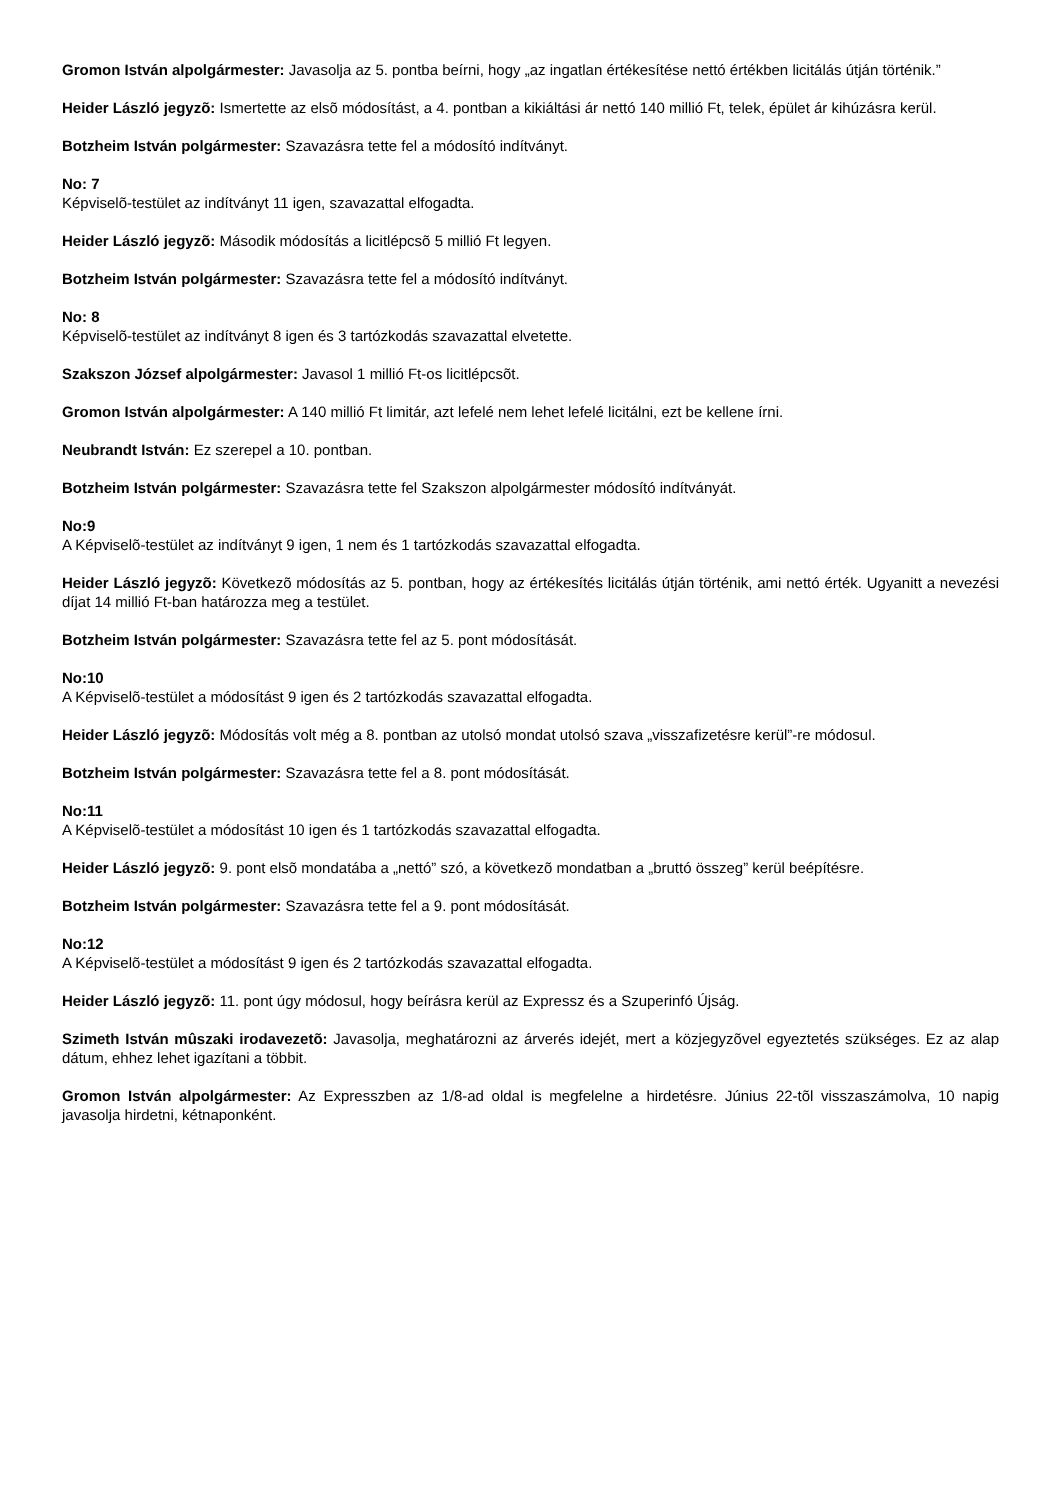Gromon István alpolgármester: Javasolja az 5. pontba beírni, hogy „az ingatlan értékesítése nettó értékben licitálás útján történik.”
Heider László jegyzõ: Ismertette az elsõ módosítást, a 4. pontban a kikiáltási ár nettó 140 millió Ft, telek, épület ár kihúzásra kerül.
Botzheim István polgármester: Szavazásra tette fel a módosító indítványt.
No: 7
Képviselõ-testület az indítványt 11 igen, szavazattal elfogadta.
Heider László jegyzõ: Második módosítás a licitlépcsõ 5 millió Ft legyen.
Botzheim István polgármester: Szavazásra tette fel a módosító indítványt.
No: 8
Képviselõ-testület az indítványt 8 igen és 3 tartózkodás szavazattal elvetette.
Szakszon József alpolgármester: Javasol 1 millió Ft-os licitlépcsõt.
Gromon István alpolgármester: A 140 millió Ft limitár, azt lefelé nem lehet lefelé licitálni, ezt be kellene írni.
Neubrandt István: Ez szerepel a 10. pontban.
Botzheim István polgármester: Szavazásra tette fel Szakszon alpolgármester módosító indítványát.
No:9
A Képviselõ-testület az indítványt 9 igen, 1 nem és 1 tartózkodás szavazattal elfogadta.
Heider László jegyzõ: Következõ módosítás az 5. pontban, hogy az értékesítés licitálás útján történik, ami nettó érték. Ugyanitt a nevezési díjat 14 millió Ft-ban határozza meg a testület.
Botzheim István polgármester: Szavazásra tette fel az 5. pont módosítását.
No:10
A Képviselõ-testület a módosítást 9 igen és 2 tartózkodás szavazattal elfogadta.
Heider László jegyzõ: Módosítás volt még a 8. pontban az utolsó mondat utolsó szava „visszafizetésre kerül”-re módosul.
Botzheim István polgármester: Szavazásra tette fel a 8. pont módosítását.
No:11
A Képviselõ-testület a módosítást 10 igen és 1 tartózkodás szavazattal elfogadta.
Heider László jegyzõ: 9. pont elsõ mondatába a „nettó” szó, a következõ mondatban a „bruttó összeg” kerül beépítésre.
Botzheim István polgármester: Szavazásra tette fel a 9. pont módosítását.
No:12
A Képviselõ-testület a módosítást 9 igen és 2 tartózkodás szavazattal elfogadta.
Heider László jegyzõ: 11. pont úgy módosul, hogy beírásra kerül az Expressz és a Szuperinfó Újság.
Szimeth István mûszaki irodavezetõ: Javasolja, meghatározni az árverés idejét, mert a közjegyzõvel egyeztetés szükséges. Ez az alap dátum, ehhez lehet igazítani a többit.
Gromon István alpolgármester: Az Expresszben az 1/8-ad oldal is megfelelne a hirdetésre. Június 22-tõl visszaszámolva, 10 napig javasolja hirdetni, kétnaponként.